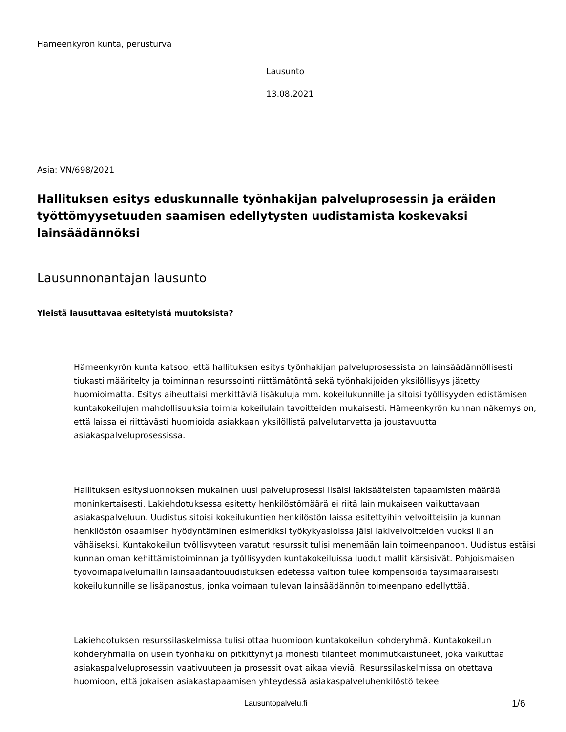Hämeenkyrön kunta, perusturva
Lausunto
13.08.2021
Asia: VN/698/2021
Hallituksen esitys eduskunnalle työnhakijan palveluprosessin ja eräiden työttömyysetuuden saamisen edellytysten uudistamista koskevaksi lainsäädännöksi
Lausunnonantajan lausunto
Yleistä lausuttavaa esitetyistä muutoksista?
Hämeenkyrön kunta katsoo, että hallituksen esitys työnhakijan palveluprosessista on lainsäädännöllisesti tiukasti määritelty ja toiminnan resurssointi riittämätöntä sekä työnhakijoiden yksilöllisyys jätetty huomioimatta. Esitys aiheuttaisi merkittäviä lisäkuluja mm. kokeilukunnille ja sitoisi työllisyyden edistämisen kuntakokeilujen mahdollisuuksia toimia kokeilulain tavoitteiden mukaisesti. Hämeenkyrön kunnan näkemys on, että laissa ei riittävästi huomioida asiakkaan yksilöllistä palvelutarvetta ja joustavuutta asiakaspalveluprosessissa.
Hallituksen esitysluonnoksen mukainen uusi palveluprosessi lisäisi lakisääteisten tapaamisten määrää moninkertaisesti. Lakiehdotuksessa esitetty henkilöstömäärä ei riitä lain mukaiseen vaikuttavaan asiakaspalveluun. Uudistus sitoisi kokeilukuntien henkilöstön laissa esitettyihin velvoitteisiin ja kunnan henkilöstön osaamisen hyödyntäminen esimerkiksi työkykyasioissa jäisi lakivelvoitteiden vuoksi liian vähäiseksi. Kuntakokeilun työllisyyteen varatut resurssit tulisi menemään lain toimeenpanoon. Uudistus estäisi kunnan oman kehittämistoiminnan ja työllisyyden kuntakokeiluissa luodut mallit kärsisivät. Pohjoismaisen työvoimapalvelumallin lainsäädäntöuudistuksen edetessä valtion tulee kompensoida täysimääräisesti kokeilukunnille se lisäpanostus, jonka voimaan tulevan lainsäädännön toimeenpano edellyttää.
Lakiehdotuksen resurssilaskelmissa tulisi ottaa huomioon kuntakokeilun kohderyhmä. Kuntakokeilun kohderyhmällä on usein työnhaku on pitkittynyt ja monesti tilanteet monimutkaistuneet, joka vaikuttaa asiakaspalveluprosessin vaativuuteen ja prosessit ovat aikaa vieviä. Resurssilaskelmissa on otettava huomioon, että jokaisen asiakastapaamisen yhteydessä asiakaspalveluhenkilöstö tekee
Lausuntopalvelu.fi 1/6